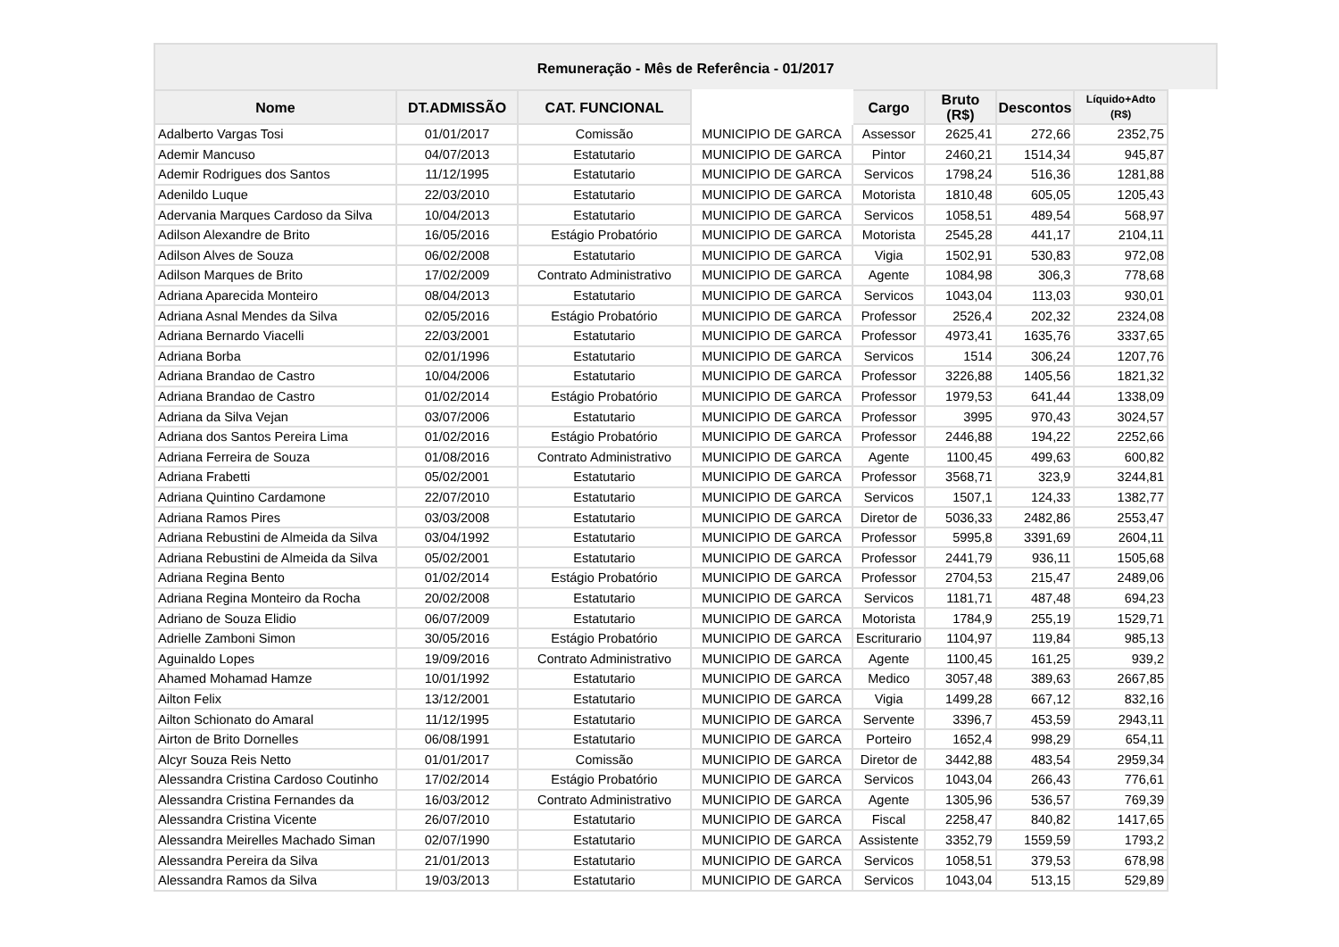Remuneração - Mês de Referência - 01/2017
| Nome | DT.ADMISSÃO | CAT. FUNCIONAL | | Cargo | Bruto (R$) | Descontos | Líquido+Adto (R$) |
| --- | --- | --- | --- | --- | --- | --- | --- |
| Adalberto Vargas Tosi | 01/01/2017 | Comissão | MUNICIPIO DE GARCA | Assessor | 2625,41 | 272,66 | 2352,75 |
| Ademir Mancuso | 04/07/2013 | Estatutario | MUNICIPIO DE GARCA | Pintor | 2460,21 | 1514,34 | 945,87 |
| Ademir Rodrigues dos Santos | 11/12/1995 | Estatutario | MUNICIPIO DE GARCA | Servicos | 1798,24 | 516,36 | 1281,88 |
| Adenildo Luque | 22/03/2010 | Estatutario | MUNICIPIO DE GARCA | Motorista | 1810,48 | 605,05 | 1205,43 |
| Adervania Marques Cardoso da Silva | 10/04/2013 | Estatutario | MUNICIPIO DE GARCA | Servicos | 1058,51 | 489,54 | 568,97 |
| Adilson Alexandre de Brito | 16/05/2016 | Estágio Probatório | MUNICIPIO DE GARCA | Motorista | 2545,28 | 441,17 | 2104,11 |
| Adilson Alves de Souza | 06/02/2008 | Estatutario | MUNICIPIO DE GARCA | Vigia | 1502,91 | 530,83 | 972,08 |
| Adilson Marques de Brito | 17/02/2009 | Contrato Administrativo | MUNICIPIO DE GARCA | Agente | 1084,98 | 306,3 | 778,68 |
| Adriana Aparecida Monteiro | 08/04/2013 | Estatutario | MUNICIPIO DE GARCA | Servicos | 1043,04 | 113,03 | 930,01 |
| Adriana Asnal Mendes da Silva | 02/05/2016 | Estágio Probatório | MUNICIPIO DE GARCA | Professor | 2526,4 | 202,32 | 2324,08 |
| Adriana Bernardo Viacelli | 22/03/2001 | Estatutario | MUNICIPIO DE GARCA | Professor | 4973,41 | 1635,76 | 3337,65 |
| Adriana Borba | 02/01/1996 | Estatutario | MUNICIPIO DE GARCA | Servicos | 1514 | 306,24 | 1207,76 |
| Adriana Brandao de Castro | 10/04/2006 | Estatutario | MUNICIPIO DE GARCA | Professor | 3226,88 | 1405,56 | 1821,32 |
| Adriana Brandao de Castro | 01/02/2014 | Estágio Probatório | MUNICIPIO DE GARCA | Professor | 1979,53 | 641,44 | 1338,09 |
| Adriana da Silva Vejan | 03/07/2006 | Estatutario | MUNICIPIO DE GARCA | Professor | 3995 | 970,43 | 3024,57 |
| Adriana dos Santos Pereira Lima | 01/02/2016 | Estágio Probatório | MUNICIPIO DE GARCA | Professor | 2446,88 | 194,22 | 2252,66 |
| Adriana Ferreira de Souza | 01/08/2016 | Contrato Administrativo | MUNICIPIO DE GARCA | Agente | 1100,45 | 499,63 | 600,82 |
| Adriana Frabetti | 05/02/2001 | Estatutario | MUNICIPIO DE GARCA | Professor | 3568,71 | 323,9 | 3244,81 |
| Adriana Quintino Cardamone | 22/07/2010 | Estatutario | MUNICIPIO DE GARCA | Servicos | 1507,1 | 124,33 | 1382,77 |
| Adriana Ramos Pires | 03/03/2008 | Estatutario | MUNICIPIO DE GARCA | Diretor de | 5036,33 | 2482,86 | 2553,47 |
| Adriana Rebustini de Almeida da Silva | 03/04/1992 | Estatutario | MUNICIPIO DE GARCA | Professor | 5995,8 | 3391,69 | 2604,11 |
| Adriana Rebustini de Almeida da Silva | 05/02/2001 | Estatutario | MUNICIPIO DE GARCA | Professor | 2441,79 | 936,11 | 1505,68 |
| Adriana Regina Bento | 01/02/2014 | Estágio Probatório | MUNICIPIO DE GARCA | Professor | 2704,53 | 215,47 | 2489,06 |
| Adriana Regina Monteiro da Rocha | 20/02/2008 | Estatutario | MUNICIPIO DE GARCA | Servicos | 1181,71 | 487,48 | 694,23 |
| Adriano de Souza Elidio | 06/07/2009 | Estatutario | MUNICIPIO DE GARCA | Motorista | 1784,9 | 255,19 | 1529,71 |
| Adrielle Zamboni Simon | 30/05/2016 | Estágio Probatório | MUNICIPIO DE GARCA | Escriturario | 1104,97 | 119,84 | 985,13 |
| Aguinaldo Lopes | 19/09/2016 | Contrato Administrativo | MUNICIPIO DE GARCA | Agente | 1100,45 | 161,25 | 939,2 |
| Ahamed Mohamad Hamze | 10/01/1992 | Estatutario | MUNICIPIO DE GARCA | Medico | 3057,48 | 389,63 | 2667,85 |
| Ailton Felix | 13/12/2001 | Estatutario | MUNICIPIO DE GARCA | Vigia | 1499,28 | 667,12 | 832,16 |
| Ailton Schionato do Amaral | 11/12/1995 | Estatutario | MUNICIPIO DE GARCA | Servente | 3396,7 | 453,59 | 2943,11 |
| Airton de Brito Dornelles | 06/08/1991 | Estatutario | MUNICIPIO DE GARCA | Porteiro | 1652,4 | 998,29 | 654,11 |
| Alcyr Souza Reis Netto | 01/01/2017 | Comissão | MUNICIPIO DE GARCA | Diretor de | 3442,88 | 483,54 | 2959,34 |
| Alessandra Cristina Cardoso Coutinho | 17/02/2014 | Estágio Probatório | MUNICIPIO DE GARCA | Servicos | 1043,04 | 266,43 | 776,61 |
| Alessandra Cristina Fernandes da | 16/03/2012 | Contrato Administrativo | MUNICIPIO DE GARCA | Agente | 1305,96 | 536,57 | 769,39 |
| Alessandra Cristina Vicente | 26/07/2010 | Estatutario | MUNICIPIO DE GARCA | Fiscal | 2258,47 | 840,82 | 1417,65 |
| Alessandra Meirelles Machado Siman | 02/07/1990 | Estatutario | MUNICIPIO DE GARCA | Assistente | 3352,79 | 1559,59 | 1793,2 |
| Alessandra Pereira da Silva | 21/01/2013 | Estatutario | MUNICIPIO DE GARCA | Servicos | 1058,51 | 379,53 | 678,98 |
| Alessandra Ramos da Silva | 19/03/2013 | Estatutario | MUNICIPIO DE GARCA | Servicos | 1043,04 | 513,15 | 529,89 |